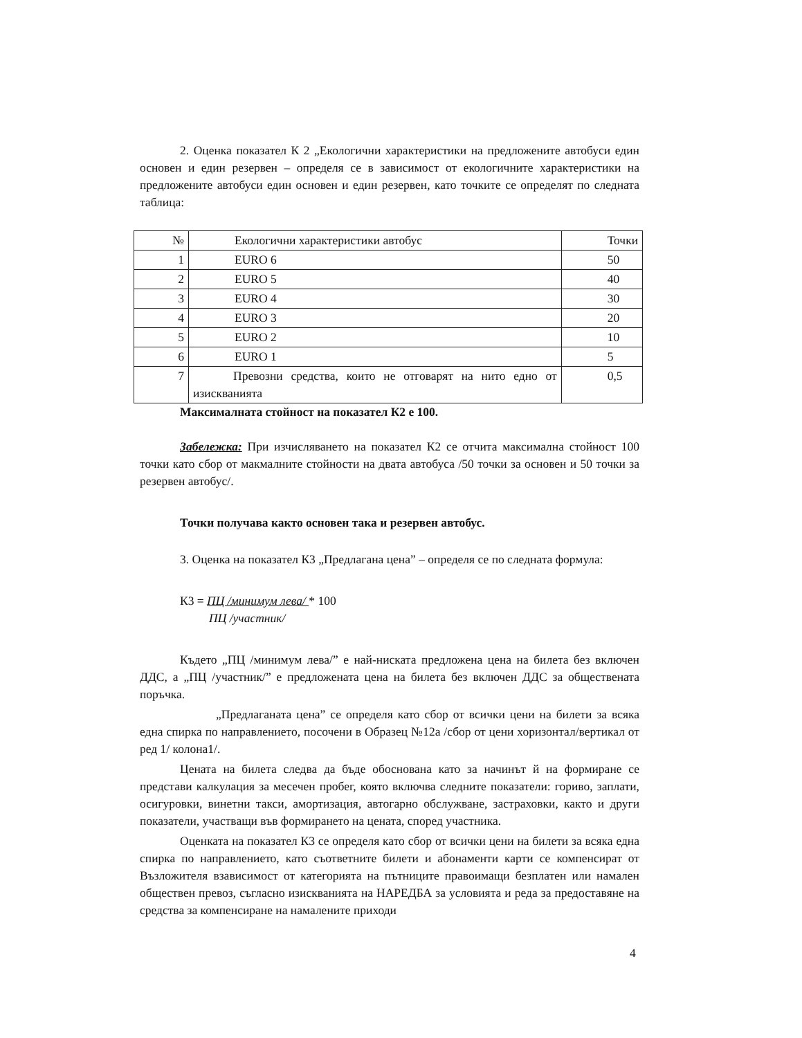2. Оценка показател К 2 „Екологични характеристики на предложените автобуси един основен и един резервен – определя се в зависимост от екологичните характеристики на предложените автобуси един основен и един резервен, като точките се определят по следната таблица:
| № | Екологични характеристики автобус | Точки |
| 1 | EURO 6 | 50 |
| 2 | EURO 5 | 40 |
| 3 | EURO 4 | 30 |
| 4 | EURO 3 | 20 |
| 5 | EURO 2 | 10 |
| 6 | EURO 1 | 5 |
| 7 | Превозни средства, които не отговарят на нито едно от изискванията | 0,5 |
Максималната стойност на показател К2 е 100.
Забележка: При изчисляването на показател К2 се отчита максимална стойност 100 точки като сбор от макмалните стойности на двата автобуса /50 точки за основен и 50 точки за резервен автобус/.
Точки получава както основен така и резервен автобус.
3. Оценка на показател К3 „Предлагана цена” – определя се по следната формула:
К3 = ПЦ /минимум лева/ * 100
ПЦ /участник/
Където „ПЦ /минимум лева/” е най-ниската предложена цена на билета без включен ДДС, а „ПЦ /участник/” е предложената цена на билета без включен ДДС за обществената поръчка.
„Предлаганата цена” се определя като сбор от всички цени на билети за всяка една спирка по направлението, посочени в Образец №12а /сбор от цени хоризонтал/вертикал от ред 1/ колона1/.
Цената на билета следва да бъде обоснована като за начинът й на формиране се представи калкулация за месечен пробег, която включва следните показатели: гориво, заплати, осигуровки, винетни такси, амортизация, автогарно обслужване, застраховки, както и други показатели, участващи във формирането на цената, според участника.
Оценката на показател К3 се определя като сбор от всички цени на билети за всяка една спирка по направлението, като съответните билети и абонаменти карти се компенсират от Възложителя взависимост от категорията на пътниците правоимащи безплатен или намален обществен превоз, съгласно изискванията на НАРЕДБА за условията и реда за предоставяне на средства за компенсиране на намалените приходи
4